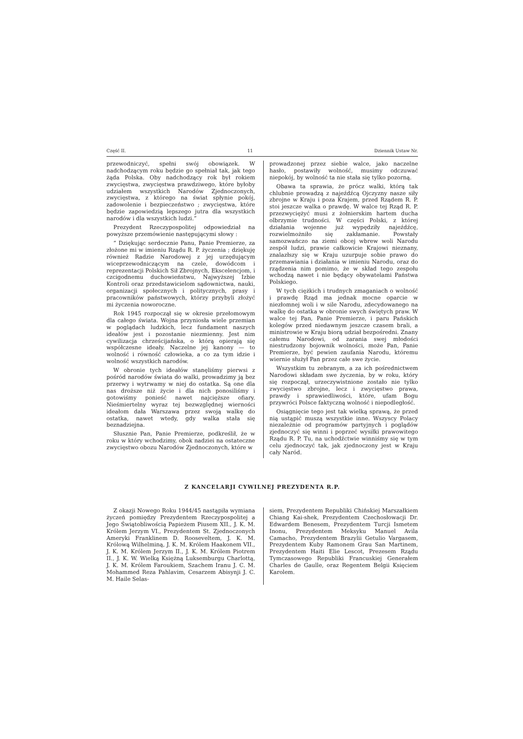Część II. 11 Dziennik Ustaw Nr.
przewodniczyć, spełni swój obowiązek. W nadchodzącym roku będzie go spełniał tak, jak tego żąda Polska. Oby nadchodzący rok był rokiem zwycięstwa, zwycięstwa prawdziwego, które byłoby udziałem wszystkich Narodów Zjednoczonych, zwycięstwa, z którego na świat spłynie pokój, zadowolenie i bezpieczeństwo ; zwycięstwa, które będzie zapowiedzią lepszego jutra dla wszystkich narodów i dla wszystkich ludzi.”
Prezydent Rzeczypospolitej odpowiedział na powyższe przemówienie następującymi słowy :
“ Dziękując serdecznie Panu, Panie Premierze, za złożone mi w imieniu Rządu R. P. życzenia ; dziękuję również Radzie Narodowej z jej urzędującym wiceprzewodniczącym na czele, dowódcom i reprezentacji Polskich Sił Zbrojnych, Ekscelencjom, i czcigodnemu duchowieństwu, Najwyższej Izbie Kontroli oraz przedstawicielom sądownictwa, nauki, organizacji społecznych i politycznych, prasy i pracowników państwowych, którzy przybyli złożyć mi życzenia noworoczne.
Rok 1945 rozpoczął się w okresie przełomowym dla całego świata. Wojna przyniosła wiele przemian w poglądach ludzkich, lecz fundament naszych ideałów jest i pozostanie niezmienny. Jest nim cywilizacja chrześcijańska, o którą opierają się współczesne ideały. Naczelne jej kanony — to wolność i równość człowieka, a co za tym idzie i wolność wszystkich narodów.
W obronie tych ideałów stanęliśmy pierwsi z pośród narodów świata do walki, prowadzimy ją bez przerwy i wytrwamy w niej do ostatka. Są one dla nas droższe niż życie i dla nich ponosiliśmy i gotowiśmy ponieść nawet najcięższe ofiary. Nieśmiertelny wyraz tej bezwzględnej wierności ideałom dała Warszawa przez swoją walkę do ostatka, nawet wtedy, gdy walka stała się beznadziejna.
Słusznie Pan, Panie Premierze, podkreślił, że w roku w który wchodzimy, obok nadziei na ostateczne zwycięstwo obozu Narodów Zjednoczonych, które w
prowadzonej przez siebie walce, jako naczelne hasło, postawiły wolność, musimy odczuwać niepokój, by wolność ta nie stała się tylko pozorną.
Obawa ta sprawia, że prócz walki, którą tak chlubnie prowadzą z najeźdźcą Ojczyzny nasze siły zbrojne w Kraju i poza Krajem, przed Rządem R. P. stoi jeszcze walka o prawdę. W walce tej Rząd R. P. przezwyciężyć musi z żołnierskim hartem ducha olbrzymie trudności. W części Polski, z której działania wojenne już wypędziły najeźdźcę, rozwielmożniło się zakłamanie. Powstały samozwańczo na ziemi obcej wbrew woli Narodu zespół ludzi, prawie całkowicie Krajowi nieznany, znalazłszy się w Kraju uzurpuje sobie prawo do przemawiania i działania w imieniu Narodu, oraz do rządzenia nim pomimo, że w skład tego zespołu wchodzą nawet i nie będący obywatelami Państwa Polskiego.
W tych ciężkich i trudnych zmaganiach o wolność i prawdę Rząd ma jednak mocne oparcie w niezłomnej woli i w sile Narodu, zdecydowanego na walkę do ostatka w obronie swych świętych praw. W walce tej Pan, Panie Premierze, i paru Pańskich kolegów przed niedawnym jeszcze czasem brali, a ministrowie w Kraju biorą udział bezpośredni. Znany całemu Narodowi, od zarania swej młodości niestrudzony bojownik wolności, może Pan, Panie Premierze, być pewien zaufania Narodu, któremu wiernie służył Pan przez całe swe życie.
Wszystkim tu zebranym, a za ich pośrednictwem Narodowi składam swe życzenia, by w roku, który się rozpoczął, urzeczywistnione zostało nie tylko zwycięstwo zbrojne, lecz i zwycięstwo prawa, prawdy i sprawiedliwości, które, ufam Bogu przywróci Polsce faktyczną wolność i niepodległość.
Osiągnięcie tego jest tak wielką sprawą, że przed nią ustąpić muszą wszystkie inne. Wszyscy Polacy niezależnie od programów partyjnych i poglądów zjednoczyć się winni i poprzeć wysiłki prawowitego Rządu R. P. Tu, na uchodźctwie winniśmy się w tym celu zjednoczyć tak, jak zjednoczony jest w Kraju cały Naród.
Z KANCELARJI CYWILNEJ PREZYDENTA R.P.
Z okazji Nowego Roku 1944/45 nastąpiła wymiana życzeń pomiędzy Prezydentem Rzeczypospolitej a Jego Świątobliwością Papieżem Piusem XII., J. K. M. Królem Jerzym VI., Prezydentem St. Zjednoczonych Ameryki Franklinem D. Rooseveltem, J. K. M. Królową Wilhelminą, J. K. M. Królem Haakonem VII., J. K. M. Królem Jerzym II., J. K. M. Królem Piotrem II., J. K. W. Wielką Księżną Luksemburgu Charlottą, J. K. M. Królem Faroukiem, Szachem Iranu J. C. M. Mohammed Reza Pahlavim, Cesarzem Abisynji J. C. M. Haile Selas-
siem, Prezydentem Republiki Chińskiej Marszałkiem Chiang Kai-shek, Prezydentem Czechosłowacji Dr. Edwardem Benesem, Prezydentem Turcji Ismetem Inonu, Prezydentem Meksyku Manuel Avila Camacho, Prezydentem Brazylii Getulio Vargasem, Prezydentem Kuby Ramonem Grau San Martinem, Prezydentem Haiti Elie Lescot, Prezesem Rządu Tymczasowego Republiki Francuskiej Generałem Charles de Gaulle, oraz Regentem Belgii Księciem Karolem.